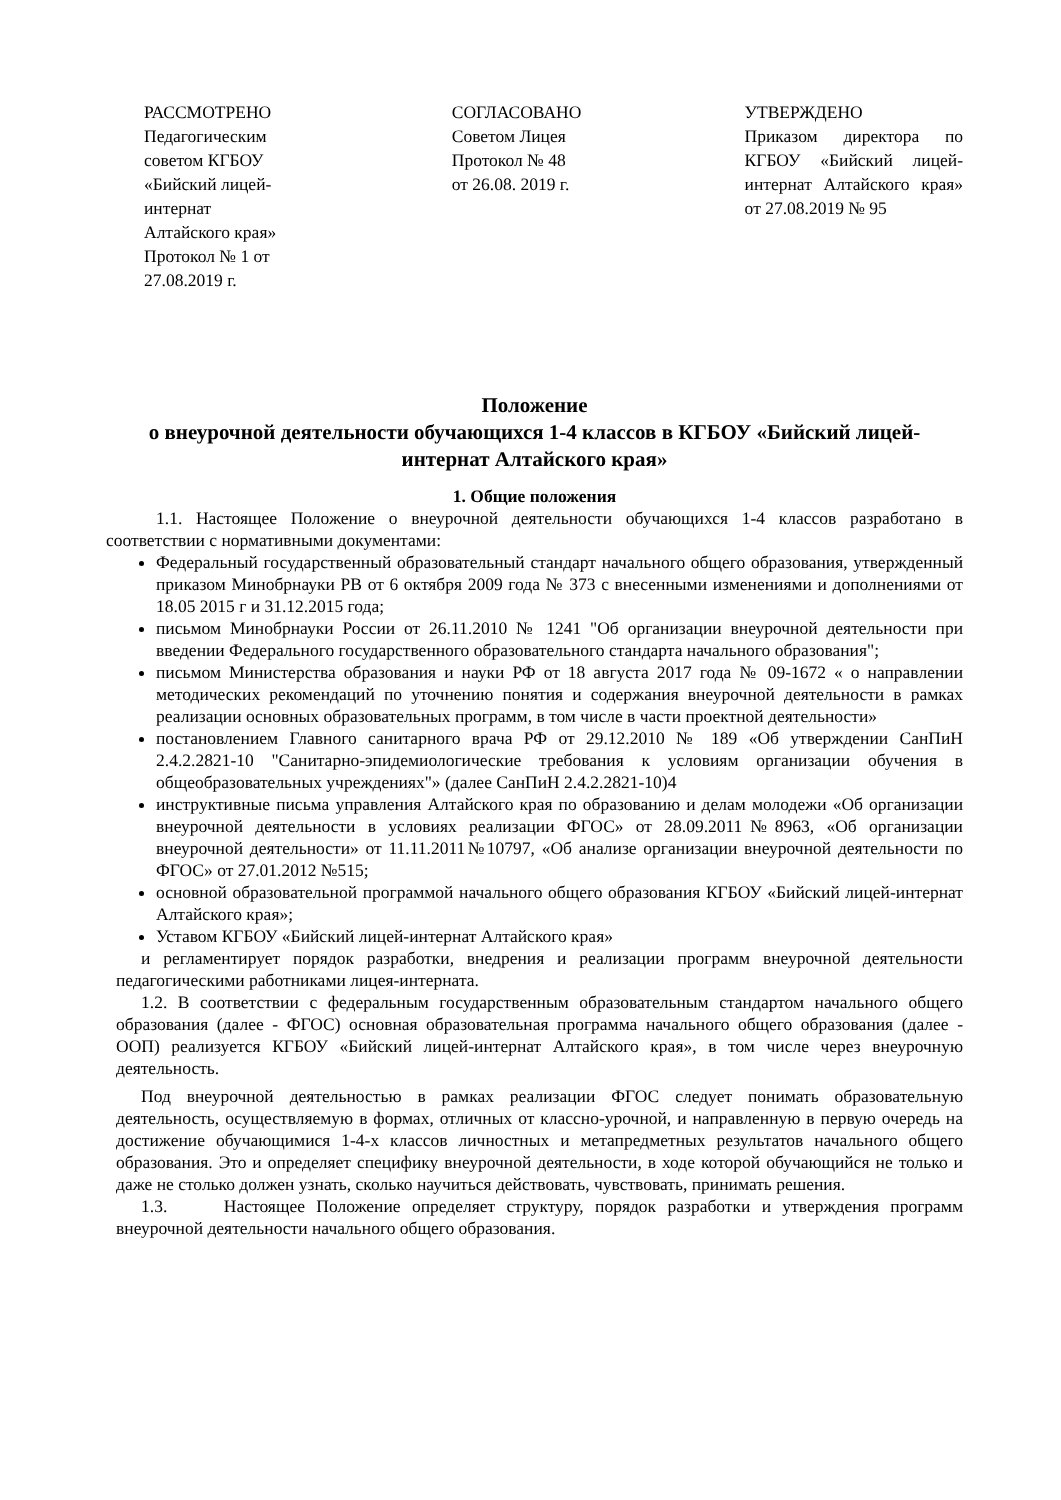РАССМОТРЕНО
Педагогическим
советом КГБОУ
«Бийский лицей-
интернат
Алтайского края»
Протокол № 1 от
27.08.2019 г.
СОГЛАСОВАНО
Советом Лицея
Протокол № 48
от 26.08. 2019 г.
УТВЕРЖДЕНО
Приказом директора по КГБОУ «Бийский лицей-интернат Алтайского края» от 27.08.2019 № 95
Положение
о внеурочной деятельности обучающихся 1-4 классов в КГБОУ «Бийский лицей-интернат Алтайского края»
1. Общие положения
1.1. Настоящее Положение о внеурочной деятельности обучающихся 1-4 классов разработано в соответствии с нормативными документами:
Федеральный государственный образовательный стандарт начального общего образования, утвержденный приказом Минобрнауки РВ от 6 октября 2009 года № 373 с внесенными изменениями и дополнениями от 18.05 2015 г и 31.12.2015 года;
письмом Минобрнауки России от 26.11.2010 № 1241 "Об организации внеурочной деятельности при введении Федерального государственного образовательного стандарта начального образования";
письмом Министерства образования и науки РФ от 18 августа 2017 года № 09-1672 « о направлении методических рекомендаций по уточнению понятия и содержания внеурочной деятельности в рамках реализации основных образовательных программ, в том числе в части проектной деятельности»
постановлением Главного санитарного врача РФ от 29.12.2010 № 189 «Об утверждении СанПиН 2.4.2.2821-10 "Санитарно-эпидемиологические требования к условиям организации обучения в общеобразовательных учреждениях"» (далее СанПиН 2.4.2.2821-10)4
инструктивные письма управления Алтайского края по образованию и делам молодежи «Об организации внеурочной деятельности в условиях реализации ФГОС» от 28.09.2011№8963, «Об организации внеурочной деятельности» от 11.11.2011№10797, «Об анализе организации внеурочной деятельности по ФГОС» от 27.01.2012 №515;
основной образовательной программой начального общего образования КГБОУ «Бийский лицей-интернат Алтайского края»;
Уставом КГБОУ «Бийский лицей-интернат Алтайского края»
и регламентирует порядок разработки, внедрения и реализации программ внеурочной деятельности педагогическими работниками лицея-интерната.
1.2. В соответствии с федеральным государственным образовательным стандартом начального общего образования (далее - ФГОС) основная образовательная программа начального общего образования (далее - ООП) реализуется КГБОУ «Бийский лицей-интернат Алтайского края», в том числе через внеурочную деятельность.
Под внеурочной деятельностью в рамках реализации ФГОС следует понимать образовательную деятельность, осуществляемую в формах, отличных от классно-урочной, и направленную в первую очередь на достижение обучающимися 1-4-х классов личностных и метапредметных результатов начального общего образования. Это и определяет специфику внеурочной деятельности, в ходе которой обучающийся не только и даже не столько должен узнать, сколько научиться действовать, чувствовать, принимать решения.
1.3. Настоящее Положение определяет структуру, порядок разработки и утверждения программ внеурочной деятельности начального общего образования.